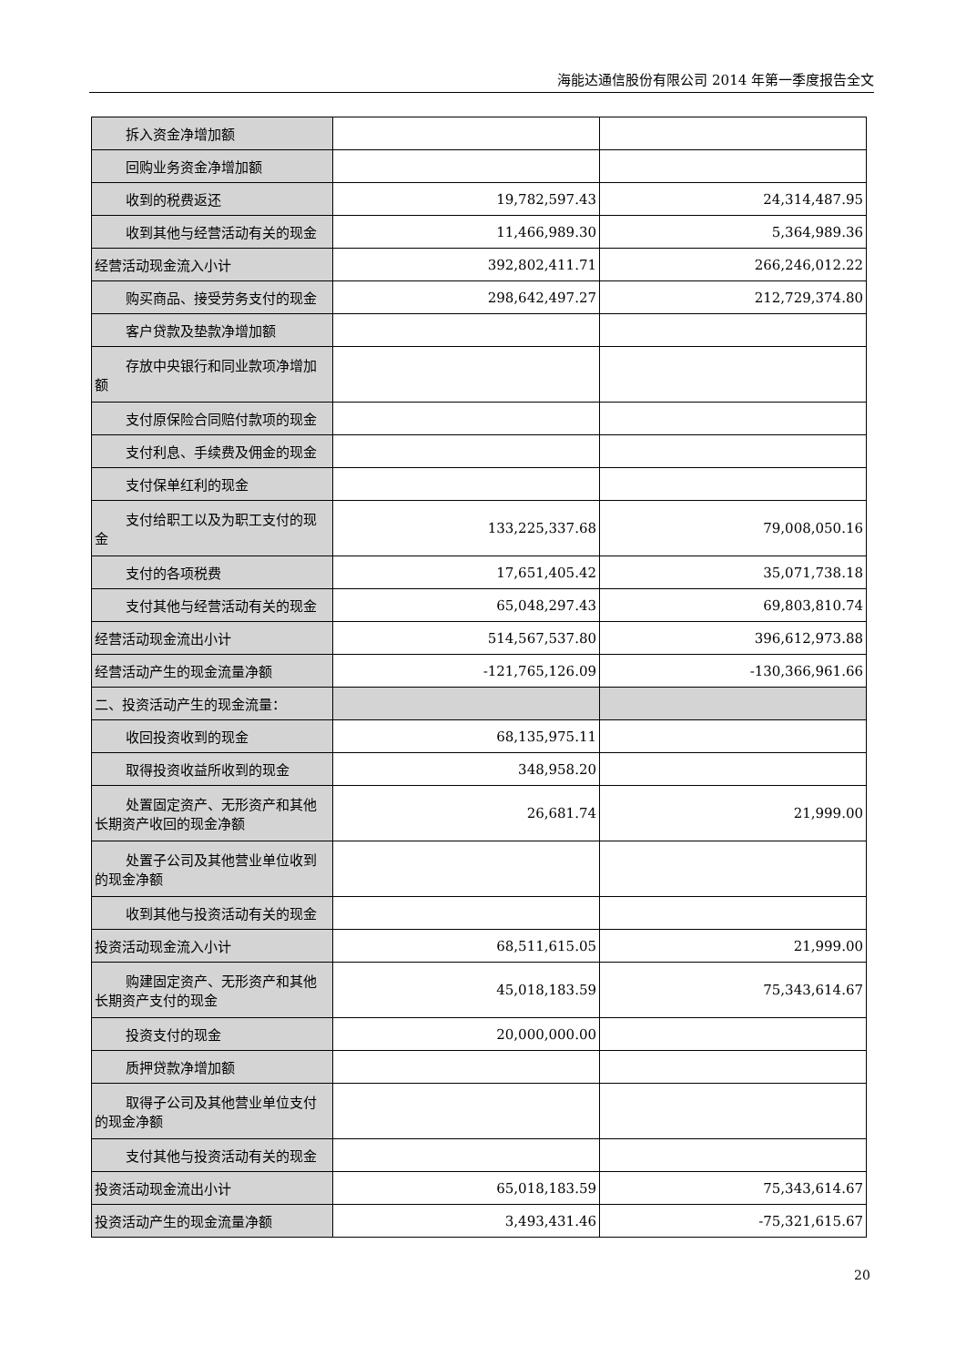海能达通信股份有限公司 2014 年第一季度报告全文
| 拆入资金净增加额 | | |
| 回购业务资金净增加额 | | |
| 收到的税费返还 | 19,782,597.43 | 24,314,487.95 |
| 收到其他与经营活动有关的现金 | 11,466,989.30 | 5,364,989.36 |
| 经营活动现金流入小计 | 392,802,411.71 | 266,246,012.22 |
| 购买商品、接受劳务支付的现金 | 298,642,497.27 | 212,729,374.80 |
| 客户贷款及垫款净增加额 | | |
| 存放中央银行和同业款项净增加 额 | | |
| 支付原保险合同赔付款项的现金 | | |
| 支付利息、手续费及佣金的现金 | | |
| 支付保单红利的现金 | | |
| 支付给职工以及为职工支付的现 金 | 133,225,337.68 | 79,008,050.16 |
| 支付的各项税费 | 17,651,405.42 | 35,071,738.18 |
| 支付其他与经营活动有关的现金 | 65,048,297.43 | 69,803,810.74 |
| 经营活动现金流出小计 | 514,567,537.80 | 396,612,973.88 |
| 经营活动产生的现金流量净额 | -121,765,126.09 | -130,366,961.66 |
| 二、投资活动产生的现金流量： | | |
| 收回投资收到的现金 | 68,135,975.11 | |
| 取得投资收益所收到的现金 | 348,958.20 | |
| 处置固定资产、无形资产和其他 长期资产收回的现金净额 | 26,681.74 | 21,999.00 |
| 处置子公司及其他营业单位收到 的现金净额 | | |
| 收到其他与投资活动有关的现金 | | |
| 投资活动现金流入小计 | 68,511,615.05 | 21,999.00 |
| 购建固定资产、无形资产和其他 长期资产支付的现金 | 45,018,183.59 | 75,343,614.67 |
| 投资支付的现金 | 20,000,000.00 | |
| 质押贷款净增加额 | | |
| 取得子公司及其他营业单位支付 的现金净额 | | |
| 支付其他与投资活动有关的现金 | | |
| 投资活动现金流出小计 | 65,018,183.59 | 75,343,614.67 |
| 投资活动产生的现金流量净额 | 3,493,431.46 | -75,321,615.67 |
20